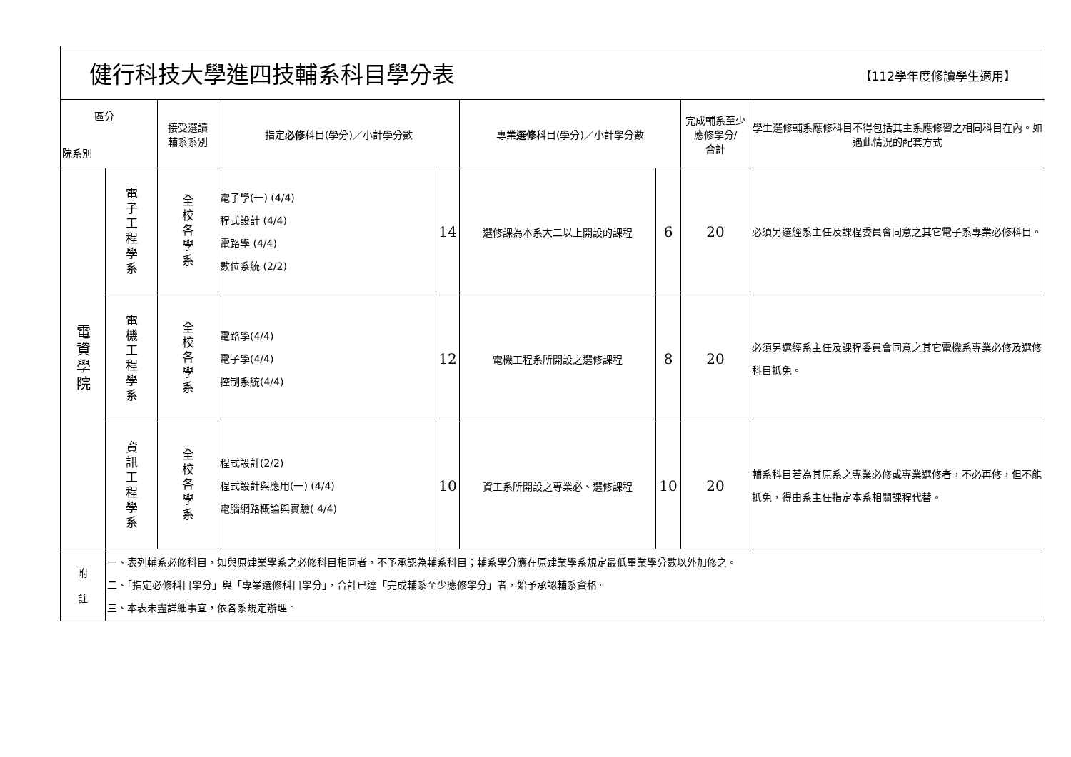| 健行科技大學進四技輔系科目學分表 【112學年度修讀學生適用】 | | | | | | | | |
| 區分 院系別 | | 接受選讀 輔系系別 | 指定 必修 科目(學分)／小計學分數 | | 專業 選修 科目(學分)／小計學分數 | | 完成輔系至少應修學分/ 合計 | 學生選修輔系應修科目不得包括其主系應修習之相同科目在內。如遇此情況的配套方式 |
| 電資學院 | 電子工程學系 | 全校各學系 | 電子學(一) (4/4) 程式設計 (4/4) 電路學 (4/4) 數位系統 (2/2) | 14 | 選修課為本系大二以上開設的課程 | 6 | 20 | 必須另選經系主任及課程委員會同意之其它電子系專業必修科目。 |
| | 電機工程學系 | 全校各學系 | 電路學(4/4) 電子學(4/4) 控制系統(4/4) | 12 | 電機工程系所開設之選修課程 | 8 | 20 | 必須另選經系主任及課程委員會同意之其它電機系專業必修及選修科目抵免。 |
| | 資訊工程學系 | 全校各學系 | 程式設計(2/2) 程式設計與應用(一) (4/4) 電腦網路概論與實驗( 4/4) | 10 | 資工系所開設之專業必、選修課程 | 10 | 20 | 輔系科目若為其原系之專業必修或專業選修者，不必再修，但不能抵免，得由系主任指定本系相關課程代替。 |
| 附 註 | 一、表列輔系必修科目，如與原肄業學系之必修科目相同者，不予承認為輔系科目；輔系學分應在原肄業學系規定最低畢業學分數以外加修之。 二、「指定必修科目學分」與「專業選修科目學分」，合計已達「完成輔系至少應修學分」者，始予承認輔系資格。 三、本表未盡詳細事宜，依各系規定辦理。 | | | | | | | |